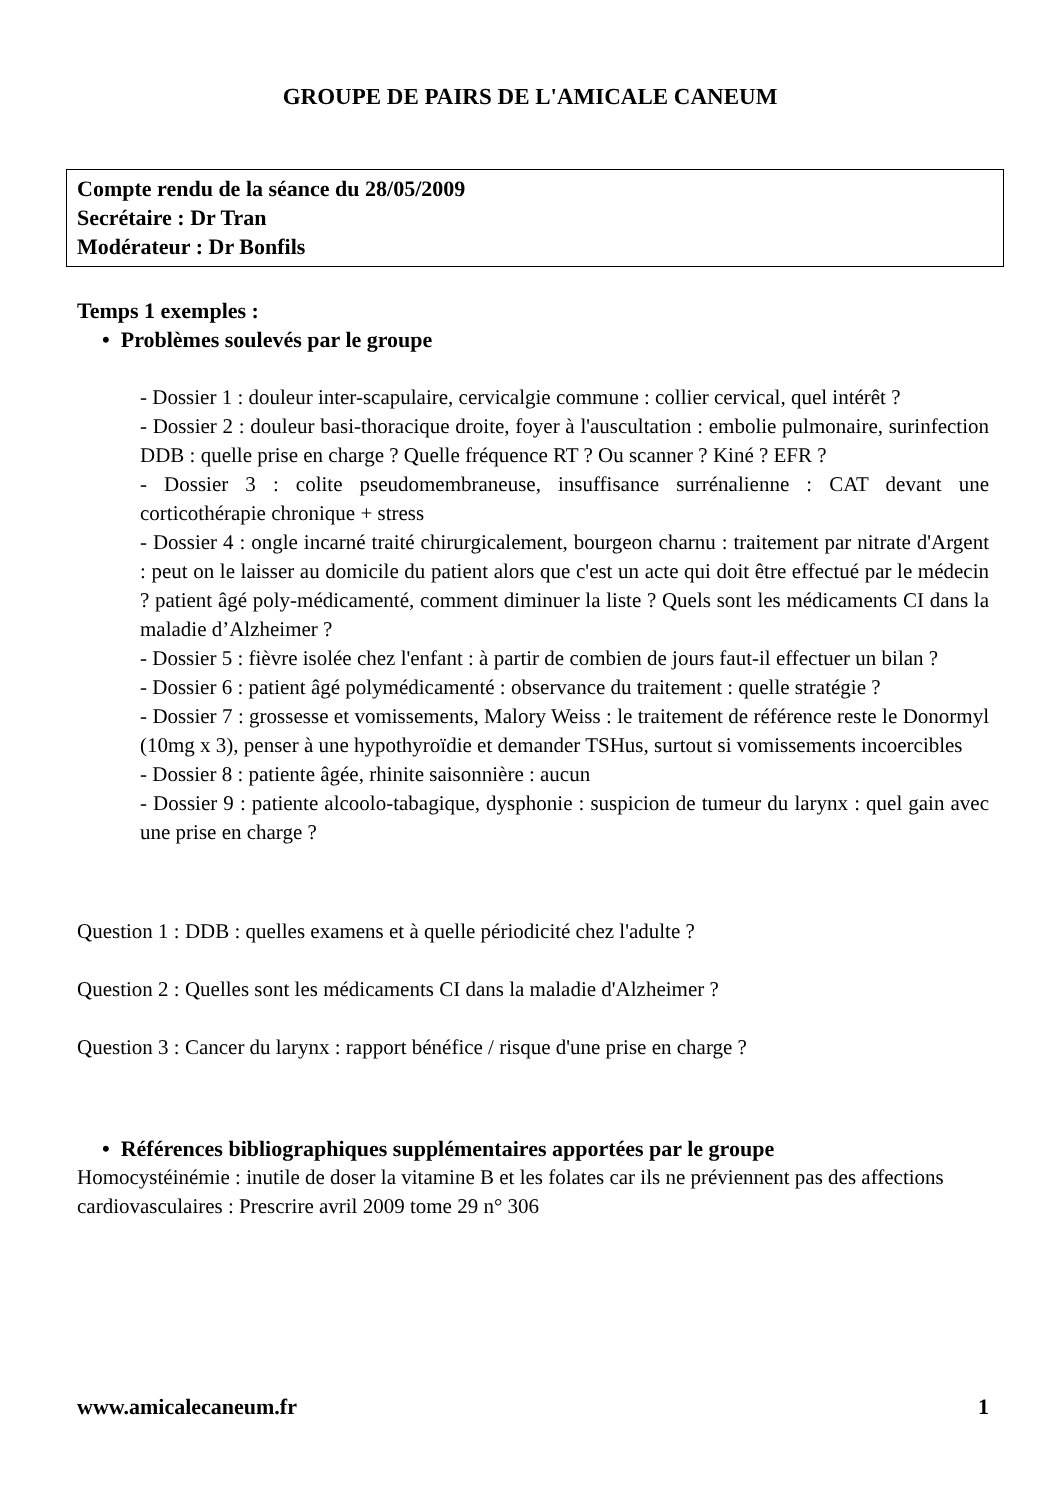GROUPE DE PAIRS DE L'AMICALE CANEUM
Compte rendu de la séance du 28/05/2009
Secrétaire : Dr Tran
Modérateur : Dr Bonfils
Temps 1 exemples :
• Problèmes soulevés par le groupe
- Dossier 1 : douleur inter-scapulaire, cervicalgie commune : collier cervical, quel intérêt ?
- Dossier 2 : douleur basi-thoracique droite, foyer à l'auscultation : embolie pulmonaire, surinfection DDB : quelle prise en charge ? Quelle fréquence RT ? Ou scanner ? Kiné ? EFR ?
- Dossier 3 : colite pseudomembraneuse, insuffisance surrénalienne : CAT devant une corticothérapie chronique + stress
- Dossier 4 : ongle incarné traité chirurgicalement, bourgeon charnu : traitement par nitrate d'Argent : peut on le laisser au domicile du patient alors que c'est un acte qui doit être effectué par le médecin ? patient âgé poly-médicamenté, comment diminuer la liste ? Quels sont les médicaments CI dans la maladie d’Alzheimer ?
- Dossier 5 : fièvre isolée chez l'enfant : à partir de combien de jours faut-il effectuer un bilan ?
- Dossier 6 : patient âgé polymédicamenté : observance du traitement : quelle stratégie ?
- Dossier 7 : grossesse et vomissements, Malory Weiss : le traitement de référence reste le Donormyl (10mg x 3), penser à une hypothyroïdie et demander TSHus, surtout si vomissements incoercibles
- Dossier 8 : patiente âgée, rhinite saisonnière : aucun
- Dossier 9 : patiente alcoolo-tabagique, dysphonie : suspicion de tumeur du larynx : quel gain avec une prise en charge ?
Question 1 : DDB : quelles examens et à quelle périodicité chez l'adulte ?
Question 2 : Quelles sont les médicaments CI dans la maladie d'Alzheimer ?
Question 3 : Cancer du larynx : rapport bénéfice / risque d'une prise en charge ?
• Références bibliographiques supplémentaires apportées par le groupe
Homocystéinémie : inutile de doser la vitamine B et les folates car ils ne préviennent pas des affections cardiovasculaires : Prescrire avril 2009 tome 29 n° 306
www.amicalecaneum.fr 1